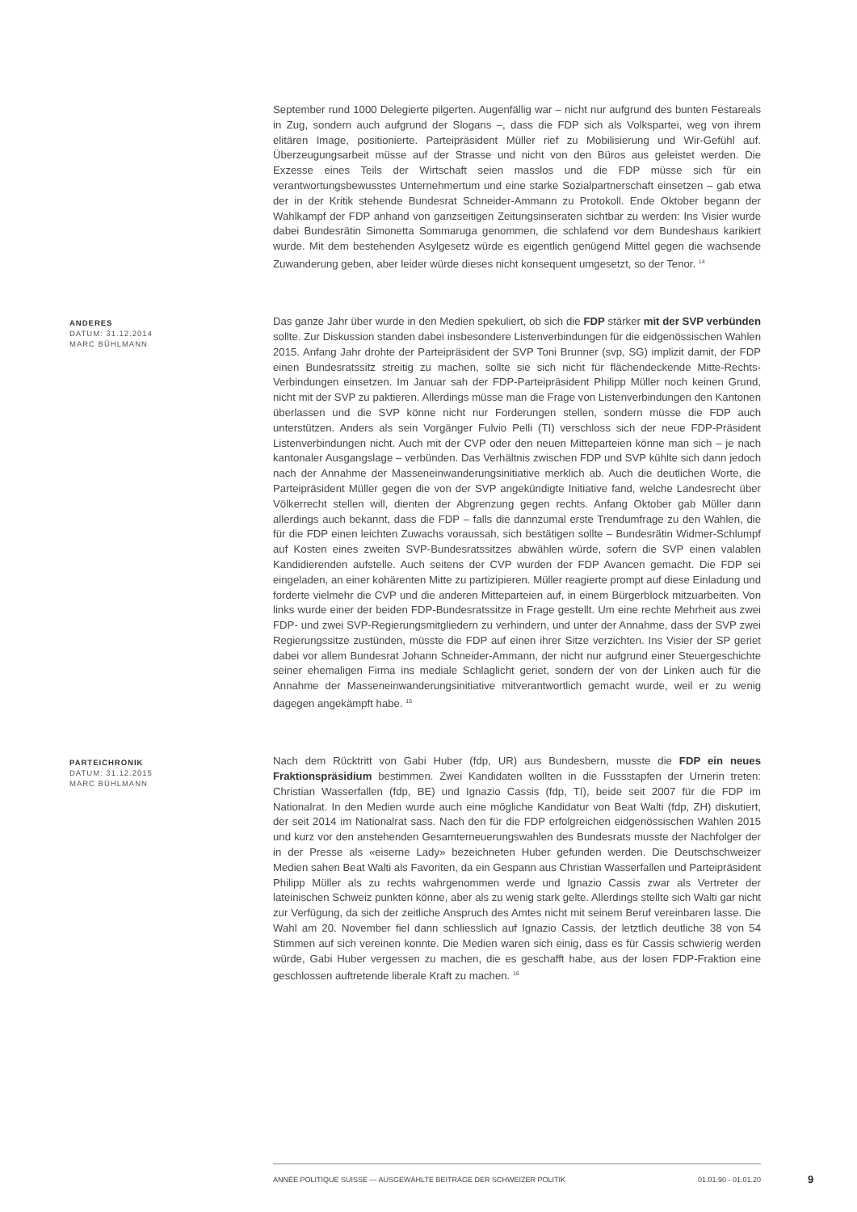September rund 1000 Delegierte pilgerten. Augenfällig war – nicht nur aufgrund des bunten Festareals in Zug, sondern auch aufgrund der Slogans –, dass die FDP sich als Volkspartei, weg von ihrem elitären Image, positionierte. Parteipräsident Müller rief zu Mobilisierung und Wir-Gefühl auf. Überzeugungsarbeit müsse auf der Strasse und nicht von den Büros aus geleistet werden. Die Exzesse eines Teils der Wirtschaft seien masslos und die FDP müsse sich für ein verantwortungsbewusstes Unternehmertum und eine starke Sozialpartnerschaft einsetzen – gab etwa der in der Kritik stehende Bundesrat Schneider-Ammann zu Protokoll. Ende Oktober begann der Wahlkampf der FDP anhand von ganzseitigen Zeitungsinseraten sichtbar zu werden: Ins Visier wurde dabei Bundesrätin Simonetta Sommaruga genommen, die schlafend vor dem Bundeshaus karikiert wurde. Mit dem bestehenden Asylgesetz würde es eigentlich genügend Mittel gegen die wachsende Zuwanderung geben, aber leider würde dieses nicht konsequent umgesetzt, so der Tenor. <sup>14</sup>
ANDERES
DATUM: 31.12.2014
MARC BÜHLMANN
Das ganze Jahr über wurde in den Medien spekuliert, ob sich die FDP stärker mit der SVP verbünden sollte. Zur Diskussion standen dabei insbesondere Listenverbindungen für die eidgenössischen Wahlen 2015. Anfang Jahr drohte der Parteipräsident der SVP Toni Brunner (svp, SG) implizit damit, der FDP einen Bundesratssitz streitig zu machen, sollte sie sich nicht für flächendeckende Mitte-Rechts-Verbindungen einsetzen. Im Januar sah der FDP-Parteipräsident Philipp Müller noch keinen Grund, nicht mit der SVP zu paktieren. Allerdings müsse man die Frage von Listenverbindungen den Kantonen überlassen und die SVP könne nicht nur Forderungen stellen, sondern müsse die FDP auch unterstützen. Anders als sein Vorgänger Fulvio Pelli (TI) verschloss sich der neue FDP-Präsident Listenverbindungen nicht. Auch mit der CVP oder den neuen Mitteparteien könne man sich – je nach kantonaler Ausgangslage – verbünden. Das Verhältnis zwischen FDP und SVP kühlte sich dann jedoch nach der Annahme der Masseneinwanderungsinitiative merklich ab. Auch die deutlichen Worte, die Parteipräsident Müller gegen die von der SVP angekündigte Initiative fand, welche Landesrecht über Völkerrecht stellen will, dienten der Abgrenzung gegen rechts. Anfang Oktober gab Müller dann allerdings auch bekannt, dass die FDP – falls die dannzumal erste Trendumfrage zu den Wahlen, die für die FDP einen leichten Zuwachs voraussah, sich bestätigen sollte – Bundesrätin Widmer-Schlumpf auf Kosten eines zweiten SVP-Bundesratssitzes abwählen würde, sofern die SVP einen valablen Kandidierenden aufstelle. Auch seitens der CVP wurden der FDP Avancen gemacht. Die FDP sei eingeladen, an einer kohärenten Mitte zu partizipieren. Müller reagierte prompt auf diese Einladung und forderte vielmehr die CVP und die anderen Mitteparteien auf, in einem Bürgerblock mitzuarbeiten. Von links wurde einer der beiden FDP-Bundesratssitze in Frage gestellt. Um eine rechte Mehrheit aus zwei FDP- und zwei SVP-Regierungsmitgliedern zu verhindern, und unter der Annahme, dass der SVP zwei Regierungssitze zustünden, müsste die FDP auf einen ihrer Sitze verzichten. Ins Visier der SP geriet dabei vor allem Bundesrat Johann Schneider-Ammann, der nicht nur aufgrund einer Steuergeschichte seiner ehemaligen Firma ins mediale Schlaglicht geriet, sondern der von der Linken auch für die Annahme der Masseneinwanderungsinitiative mitverantwortlich gemacht wurde, weil er zu wenig dagegen angekämpft habe. <sup>15</sup>
PARTEICHRONIK
DATUM: 31.12.2015
MARC BÜHLMANN
Nach dem Rücktritt von Gabi Huber (fdp, UR) aus Bundesbern, musste die FDP ein neues Fraktionspräsidium bestimmen. Zwei Kandidaten wollten in die Fussstapfen der Urnerin treten: Christian Wasserfallen (fdp, BE) und Ignazio Cassis (fdp, TI), beide seit 2007 für die FDP im Nationalrat. In den Medien wurde auch eine mögliche Kandidatur von Beat Walti (fdp, ZH) diskutiert, der seit 2014 im Nationalrat sass. Nach den für die FDP erfolgreichen eidgenössischen Wahlen 2015 und kurz vor den anstehenden Gesamterneuerungswahlen des Bundesrats musste der Nachfolger der in der Presse als «eiserne Lady» bezeichneten Huber gefunden werden. Die Deutschschweizer Medien sahen Beat Walti als Favoriten, da ein Gespann aus Christian Wasserfallen und Parteipräsident Philipp Müller als zu rechts wahrgenommen werde und Ignazio Cassis zwar als Vertreter der lateinischen Schweiz punkten könne, aber als zu wenig stark gelte. Allerdings stellte sich Walti gar nicht zur Verfügung, da sich der zeitliche Anspruch des Amtes nicht mit seinem Beruf vereinbaren lasse. Die Wahl am 20. November fiel dann schliesslich auf Ignazio Cassis, der letztlich deutliche 38 von 54 Stimmen auf sich vereinen konnte. Die Medien waren sich einig, dass es für Cassis schwierig werden würde, Gabi Huber vergessen zu machen, die es geschafft habe, aus der losen FDP-Fraktion eine geschlossen auftretende liberale Kraft zu machen. <sup>16</sup>
ANNÉE POLITIQUE SUISSE — AUSGEWÄHLTE BEITRÄGE DER SCHWEIZER POLITIK 01.01.90 - 01.01.20
9